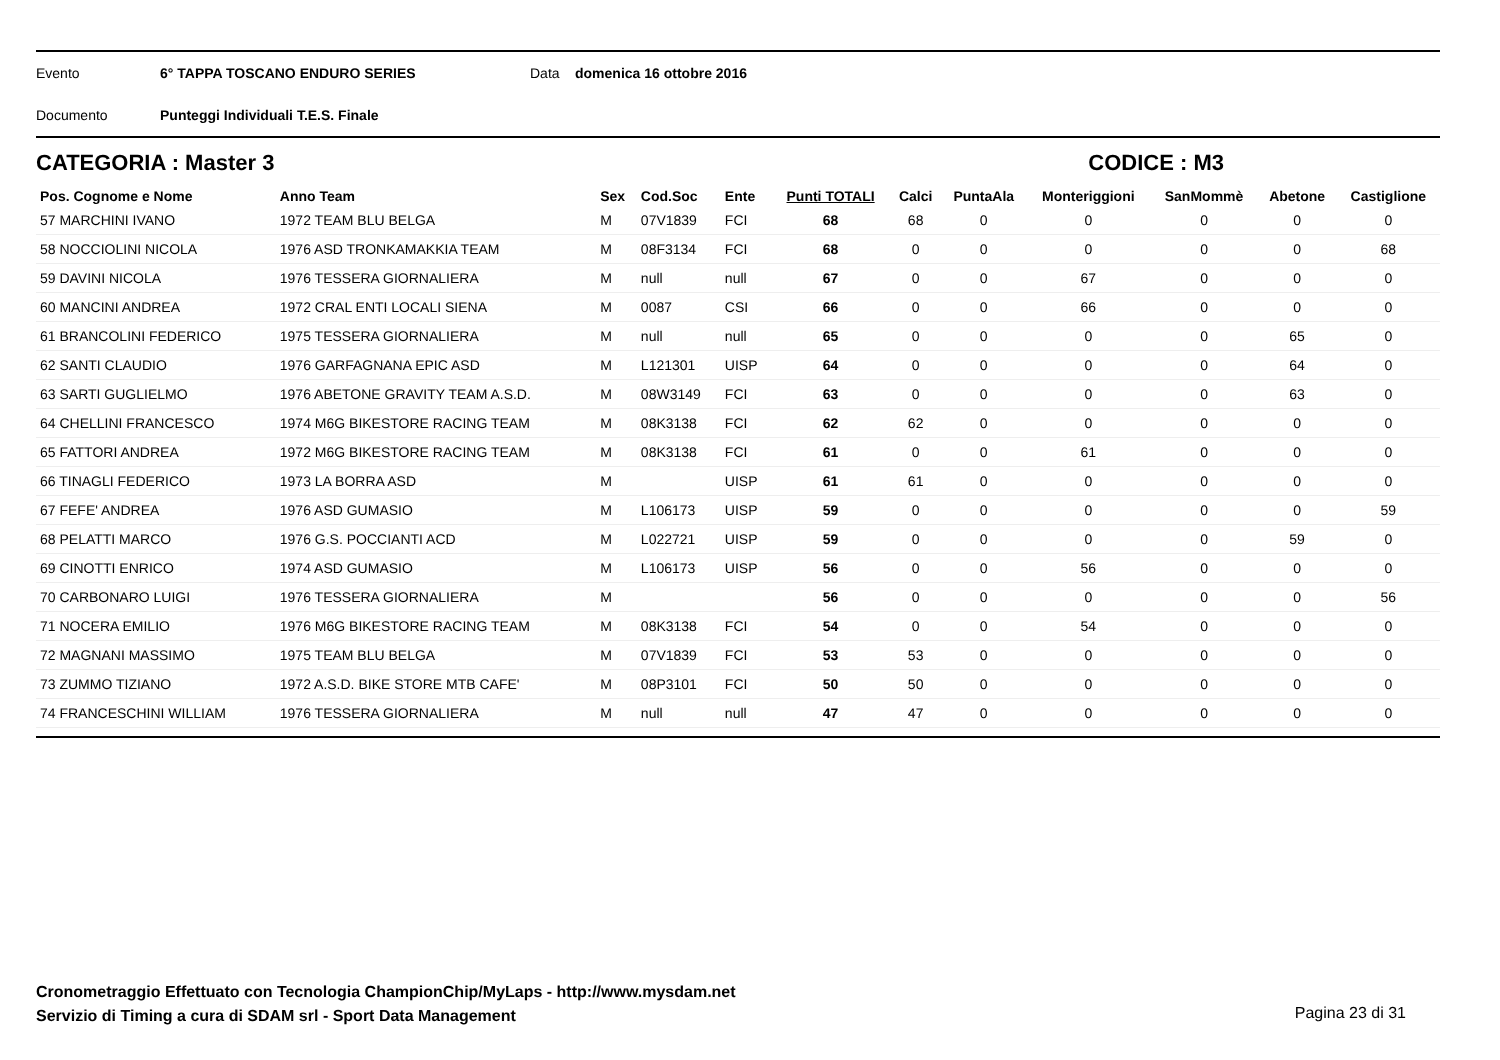Evento 6° TAPPA TOSCANO ENDURO SERIES Data domenica 16 ottobre 2016
Documento Punteggi Individuali T.E.S. Finale
CATEGORIA : Master 3 CODICE : M3
| Pos. Cognome e Nome | Anno Team | Sex | Cod.Soc | Ente | Punti TOTALI | Calci | PuntaAla | Monteriggioni | SanMommè | Abetone | Castiglione |
| --- | --- | --- | --- | --- | --- | --- | --- | --- | --- | --- | --- |
| 57 MARCHINI IVANO | 1972 TEAM BLU BELGA | M | 07V1839 | FCI | 68 | 68 | 0 | 0 | 0 | 0 | 0 |
| 58 NOCCIOLINI NICOLA | 1976 ASD TRONKAMAKKIA TEAM | M | 08F3134 | FCI | 68 | 0 | 0 | 0 | 0 | 0 | 68 |
| 59 DAVINI NICOLA | 1976 TESSERA GIORNALIERA | M | null | null | 67 | 0 | 0 | 67 | 0 | 0 | 0 |
| 60 MANCINI ANDREA | 1972 CRAL ENTI LOCALI SIENA | M | 0087 | CSI | 66 | 0 | 0 | 66 | 0 | 0 | 0 |
| 61 BRANCOLINI FEDERICO | 1975 TESSERA GIORNALIERA | M | null | null | 65 | 0 | 0 | 0 | 0 | 65 | 0 |
| 62 SANTI CLAUDIO | 1976 GARFAGNANA EPIC ASD | M | L121301 | UISP | 64 | 0 | 0 | 0 | 0 | 64 | 0 |
| 63 SARTI GUGLIELMO | 1976 ABETONE GRAVITY TEAM A.S.D. | M | 08W3149 | FCI | 63 | 0 | 0 | 0 | 0 | 63 | 0 |
| 64 CHELLINI FRANCESCO | 1974 M6G BIKESTORE RACING TEAM | M | 08K3138 | FCI | 62 | 62 | 0 | 0 | 0 | 0 | 0 |
| 65 FATTORI ANDREA | 1972 M6G BIKESTORE RACING TEAM | M | 08K3138 | FCI | 61 | 0 | 0 | 61 | 0 | 0 | 0 |
| 66 TINAGLI FEDERICO | 1973 LA BORRA ASD | M | | UISP | 61 | 61 | 0 | 0 | 0 | 0 | 0 |
| 67 FEFE' ANDREA | 1976 ASD GUMASIO | M | L106173 | UISP | 59 | 0 | 0 | 0 | 0 | 0 | 59 |
| 68 PELATTI MARCO | 1976 G.S. POCCIANTI ACD | M | L022721 | UISP | 59 | 0 | 0 | 0 | 0 | 59 | 0 |
| 69 CINOTTI ENRICO | 1974 ASD GUMASIO | M | L106173 | UISP | 56 | 0 | 0 | 56 | 0 | 0 | 0 |
| 70 CARBONARO LUIGI | 1976 TESSERA GIORNALIERA | M | | | 56 | 0 | 0 | 0 | 0 | 0 | 56 |
| 71 NOCERA EMILIO | 1976 M6G BIKESTORE RACING TEAM | M | 08K3138 | FCI | 54 | 0 | 0 | 54 | 0 | 0 | 0 |
| 72 MAGNANI MASSIMO | 1975 TEAM BLU BELGA | M | 07V1839 | FCI | 53 | 53 | 0 | 0 | 0 | 0 | 0 |
| 73 ZUMMO TIZIANO | 1972 A.S.D. BIKE STORE MTB CAFE' | M | 08P3101 | FCI | 50 | 50 | 0 | 0 | 0 | 0 | 0 |
| 74 FRANCESCHINI WILLIAM | 1976 TESSERA GIORNALIERA | M | null | null | 47 | 47 | 0 | 0 | 0 | 0 | 0 |
Cronometraggio Effettuato con Tecnologia ChampionChip/MyLaps - http://www.mysdam.net
Servizio di Timing a cura di SDAM srl - Sport Data Management
Pagina 23 di 31